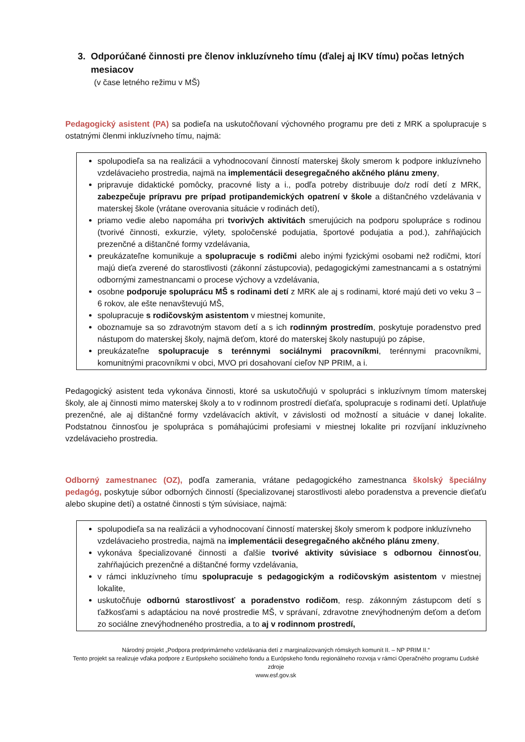3. Odporúčané činnosti pre členov inkluzívneho tímu (ďalej aj IKV tímu) počas letných
mesiacov
(v čase letného režimu v MŠ)
Pedagogický asistent (PA) sa podieľa na uskutočňovaní výchovného programu pre deti z MRK a spolupracuje s ostatnými členmi inkluzívneho tímu, najmä:
spolupodieľa sa na realizácii a vyhodnocovaní činností materskej školy smerom k podpore inkluzívneho vzdelávacieho prostredia, najmä na implementácii desegregačného akčného plánu zmeny,
pripravuje didaktické pomôcky, pracovné listy a i., podľa potreby distribuuje do/z rodí detí z MRK, zabezpečuje prípravu pre prípad protipandemických opatrení v škole a dištančného vzdelávania v materskej škole (vrátane overovania situácie v rodinách detí),
priamo vedie alebo napomáha pri tvorivých aktivitách smerujúcich na podporu spolupráce s rodinou (tvorivé činnosti, exkurzie, výlety, spoločenské podujatia, športové podujatia a pod.), zahŕňajúcich prezenčné a dištančné formy vzdelávania,
preukázateľne komunikuje a spolupracuje s rodičmi alebo inými fyzickými osobami než rodičmi, ktorí majú dieťa zverené do starostlivosti (zákonní zástupcovia), pedagogickými zamestnancami a s ostatnými odbornými zamestnancami o procese výchovy a vzdelávania,
osobne podporuje spoluprácu MŠ s rodinami detí z MRK ale aj s rodinami, ktoré majú deti vo veku 3 – 6 rokov, ale ešte nenavštevujú MŠ,
spolupracuje s rodičovským asistentom v miestnej komunite,
oboznamuje sa so zdravotným stavom detí a s ich rodinným prostredím, poskytuje poradenstvo pred nástupom do materskej školy, najmä deťom, ktoré do materskej školy nastupujú po zápise,
preukázateľne spolupracuje s terénnymi sociálnymi pracovníkmi, terénnymi pracovníkmi, komunitnými pracovníkmi v obci, MVO pri dosahovaní cieľov NP PRIM, a i.
Pedagogický asistent teda vykonáva činnosti, ktoré sa uskutočňujú v spolupráci s inkluzívnym tímom materskej školy, ale aj činnosti mimo materskej školy a to v rodinnom prostredí dieťaťa, spolupracuje s rodinami detí. Uplatňuje prezenčné, ale aj dištančné formy vzdelávacích aktivít, v závislosti od možností a situácie v danej lokalite. Podstatnou činnosťou je spolupráca s pomáhajúcimi profesiami v miestnej lokalite pri rozvíjaní inkluzívneho vzdelávacieho prostredia.
Odborný zamestnanec (OZ), podľa zamerania, vrátane pedagogického zamestnanca školský špeciálny pedagóg, poskytuje súbor odborných činností (špecializovanej starostlivosti alebo poradenstva a prevencie dieťaťu alebo skupine detí) a ostatné činnosti s tým súvisiace, najmä:
spolupodieľa sa na realizácii a vyhodnocovaní činností materskej školy smerom k podpore inkluzívneho vzdelávacieho prostredia, najmä na implementácii desegregačného akčného plánu zmeny,
vykonáva špecializované činnosti a ďalšie tvorivé aktivity súvisiace s odbornou činnosťou, zahŕňajúcich prezenčné a dištančné formy vzdelávania,
v rámci inkluzívneho tímu spolupracuje s pedagogickým a rodičovským asistentom v miestnej lokalite,
uskutočňuje odbornú starostlivosť a poradenstvo rodičom, resp. zákonným zástupcom detí s ťažkosťami s adaptáciou na nové prostredie MŠ, v správaní, zdravotne znevýhodneným deťom a deťom zo sociálne znevýhodneného prostredia, a to aj v rodinnom prostredí,
Národný projekt „Podpora predprimárneho vzdelávania detí z marginalizovaných rómskych komunít II. – NP PRIM II.“
Tento projekt sa realizuje vďaka podpore z Európskeho sociálneho fondu a Európskeho fondu regionálneho rozvoja v rámci Operačného programu Ľudské zdroje
www.esf.gov.sk